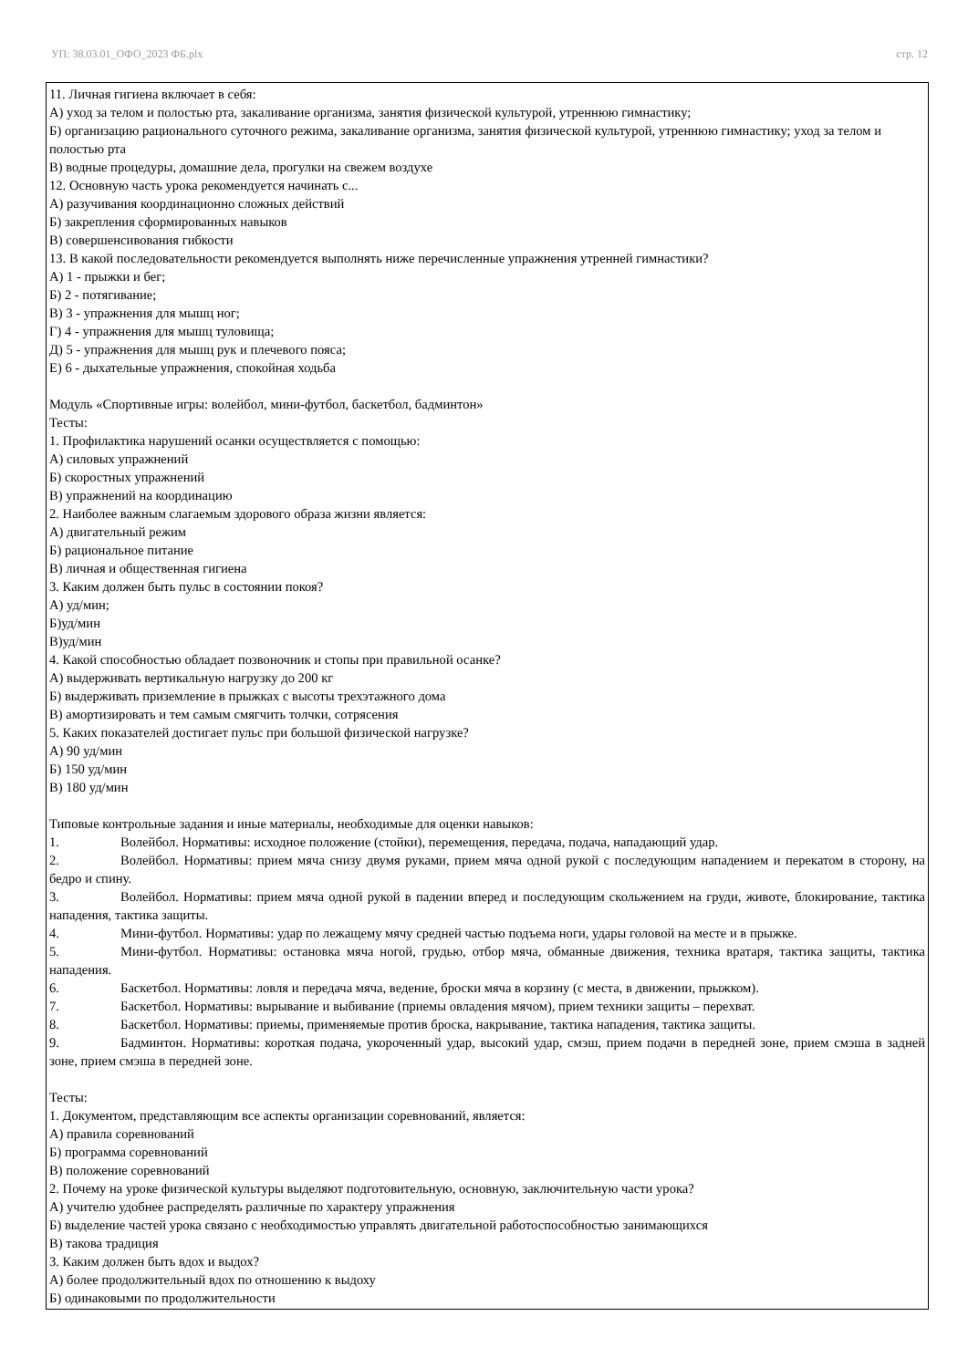УП: 38.03.01_ОФО_2023 ФБ.plx стр. 12
11. Личная гигиена включает в себя:
А) уход за телом и полостью рта, закаливание организма, занятия физической культурой, утреннюю гимнастику;
Б) организацию рационального суточного режима, закаливание организма, занятия физической культурой, утреннюю гимнастику; уход за телом и полостью рта
В) водные процедуры, домашние дела, прогулки на свежем воздухе
12. Основную часть урока рекомендуется начинать с...
А) разучивания координационно сложных действий
Б) закрепления сформированных навыков
В) совершенсивования гибкости
13. В какой последовательности рекомендуется выполнять ниже перечисленные упражнения утренней гимнастики?
А) 1 - прыжки и бег;
Б) 2 - потягивание;
В) 3 - упражнения для мышц ног;
Г) 4 - упражнения для мышц туловища;
Д) 5 - упражнения для мышц рук и плечевого пояса;
Е) 6 - дыхательные упражнения, спокойная ходьба
Модуль «Спортивные игры: волейбол, мини-футбол, баскетбол, бадминтон»
Тесты:
1. Профилактика нарушений осанки осуществляется с помощью:
А) силовых упражнений
Б) скоростных упражнений
В) упражнений на координацию
2. Наиболее важным слагаемым здорового образа жизни является:
А) двигательный режим
Б) рациональное питание
В) личная и общественная гигиена
3. Каким должен быть пульс в состоянии покоя?
А) уд/мин;
Б)уд/мин
В)уд/мин
4. Какой способностью обладает позвоночник и стопы при правильной осанке?
А) выдерживать вертикальную нагрузку до 200 кг
Б) выдерживать приземление в прыжках с высоты трехэтажного дома
В) амортизировать и тем самым смягчить толчки, сотрясения
5. Каких показателей достигает пульс при большой физической нагрузке?
А) 90 уд/мин
Б) 150 уд/мин
В) 180 уд/мин
Типовые контрольные задания и иные материалы, необходимые для оценки навыков:
1. Волейбол. Нормативы: исходное положение (стойки), перемещения, передача, подача, нападающий удар.
2. Волейбол. Нормативы: прием мяча снизу двумя руками, прием мяча одной рукой с последующим нападением и перекатом в сторону, на бедро и спину.
3. Волейбол. Нормативы: прием мяча одной рукой в падении вперед и последующим скольжением на груди, животе, блокирование, тактика нападения, тактика защиты.
4. Мини-футбол. Нормативы: удар по лежащему мячу средней частью подъема ноги, удары головой на месте и в прыжке.
5. Мини-футбол. Нормативы: остановка мяча ногой, грудью, отбор мяча, обманные движения, техника вратаря, тактика защиты, тактика нападения.
6. Баскетбол. Нормативы: ловля и передача мяча, ведение, броски мяча в корзину (с места, в движении, прыжком).
7. Баскетбол. Нормативы: вырывание и выбивание (приемы овладения мячом), прием техники защиты – перехват.
8. Баскетбол. Нормативы: приемы, применяемые против броска, накрывание, тактика нападения, тактика защиты.
9. Бадминтон. Нормативы: короткая подача, укороченный удар, высокий удар, смэш, прием подачи в передней зоне, прием смэша в задней зоне, прием смэша в передней зоне.
Тесты:
1. Документом, представляющим все аспекты организации соревнований, является:
А) правила соревнований
Б) программа соревнований
В) положение соревнований
2. Почему на уроке физической культуры выделяют подготовительную, основную, заключительную части урока?
А) учителю удобнее распределять различные по характеру упражнения
Б) выделение частей урока связано с необходимостью управлять двигательной работоспособностью занимающихся
В) такова традиция
3. Каким должен быть вдох и выдох?
А) более продолжительный вдох по отношению к выдоху
Б) одинаковыми по продолжительности